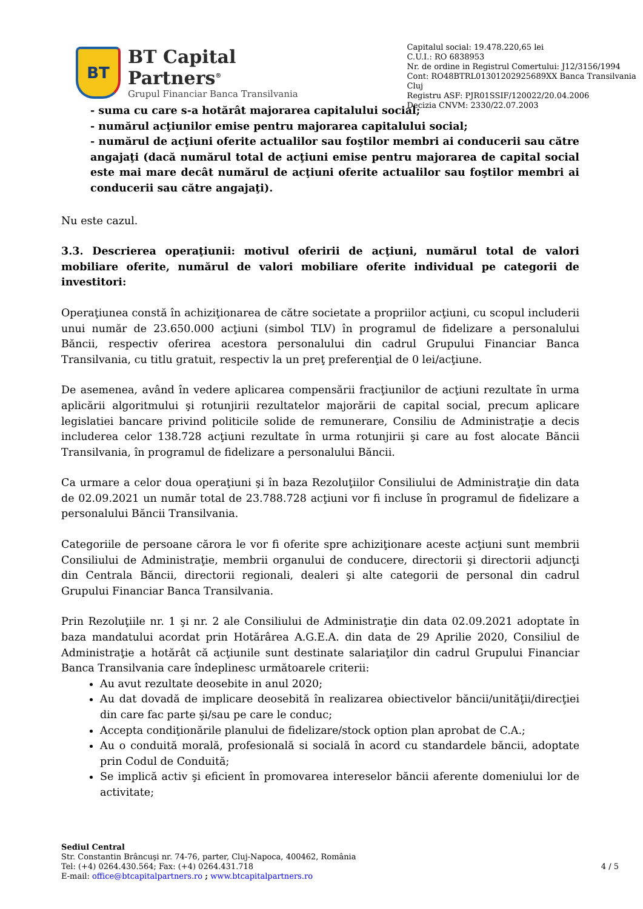BT
BT Capital Partners<sup>®</sup>
Grupul Financiar Banca Transilvania
Capitalul social: 19.478.220,65 lei
C.U.I.: RO 6838953
Nr. de ordine in Registrul Comertului: J12/3156/1994
Cont: RO48BTRL01301202925689XX Banca Transilvania Cluj
Registru ASF: PJR01SSIF/120022/20.04.2006
Decizia CNVM: 2330/22.07.2003
- suma cu care s-a hotărât majorarea capitalului social;
- numărul acţiunilor emise pentru majorarea capitalului social;
- numărul de acţiuni oferite actualilor sau foştilor membri ai conducerii sau către angajaţi (dacă numărul total de acţiuni emise pentru majorarea de capital social este mai mare decât numărul de acţiuni oferite actualilor sau foştilor membri ai conducerii sau către angajaţi).
Nu este cazul.
3.3. Descrierea operaţiunii: motivul oferirii de acţiuni, numărul total de valori mobiliare oferite, numărul de valori mobiliare oferite individual pe categorii de investitori:
Operaţiunea constă în achiziţionarea de către societate a propriilor acţiuni, cu scopul includerii unui număr de 23.650.000 acţiuni (simbol TLV) în programul de fidelizare a personalului Băncii, respectiv oferirea acestora personalului din cadrul Grupului Financiar Banca Transilvania, cu titlu gratuit, respectiv la un preţ preferenţial de 0 lei/acţiune.
De asemenea, având în vedere aplicarea compensării fracţiunilor de acţiuni rezultate în urma aplicării algoritmului şi rotunjirii rezultatelor majorării de capital social, precum aplicare legislatiei bancare privind politicile solide de remunerare, Consiliu de Administraţie a decis includerea celor 138.728 acţiuni rezultate în urma rotunjirii şi care au fost alocate Băncii Transilvania, în programul de fidelizare a personalului Băncii.
Ca urmare a celor doua operaţiuni şi în baza Rezoluţiilor Consiliului de Administraţie din data de 02.09.2021 un număr total de 23.788.728 acţiuni vor fi incluse în programul de fidelizare a personalului Băncii Transilvania.
Categoriile de persoane cărora le vor fi oferite spre achiziţionare aceste acţiuni sunt membrii Consiliului de Administraţie, membrii organului de conducere, directorii şi directorii adjuncţi din Centrala Băncii, directorii regionali, dealeri şi alte categorii de personal din cadrul Grupului Financiar Banca Transilvania.
Prin Rezoluţiile nr. 1 şi nr. 2 ale Consiliului de Administraţie din data 02.09.2021 adoptate în baza mandatului acordat prin Hotărârea A.G.E.A. din data de 29 Aprilie 2020, Consiliul de Administraţie a hotărât că acţiunile sunt destinate salariaţilor din cadrul Grupului Financiar Banca Transilvania care îndeplinesc următoarele criterii:
Au avut rezultate deosebite in anul 2020;
Au dat dovadă de implicare deosebită în realizarea obiectivelor băncii/unităţii/direcţiei din care fac parte şi/sau pe care le conduc;
Accepta condiţionările planului de fidelizare/stock option plan aprobat de C.A.;
Au o conduită morală, profesională si socială în acord cu standardele băncii, adoptate prin Codul de Conduită;
Se implică activ şi eficient în promovarea intereselor băncii aferente domeniului lor de activitate;
Sediul Central
Str. Constantin Brâncuşi nr. 74-76, parter, Cluj-Napoca, 400462, România
Tel: (+4) 0264.430.564; Fax: (+4) 0264.431.718
E-mail: office@btcapitalpartners.ro ; www.btcapitalpartners.ro
4 / 5